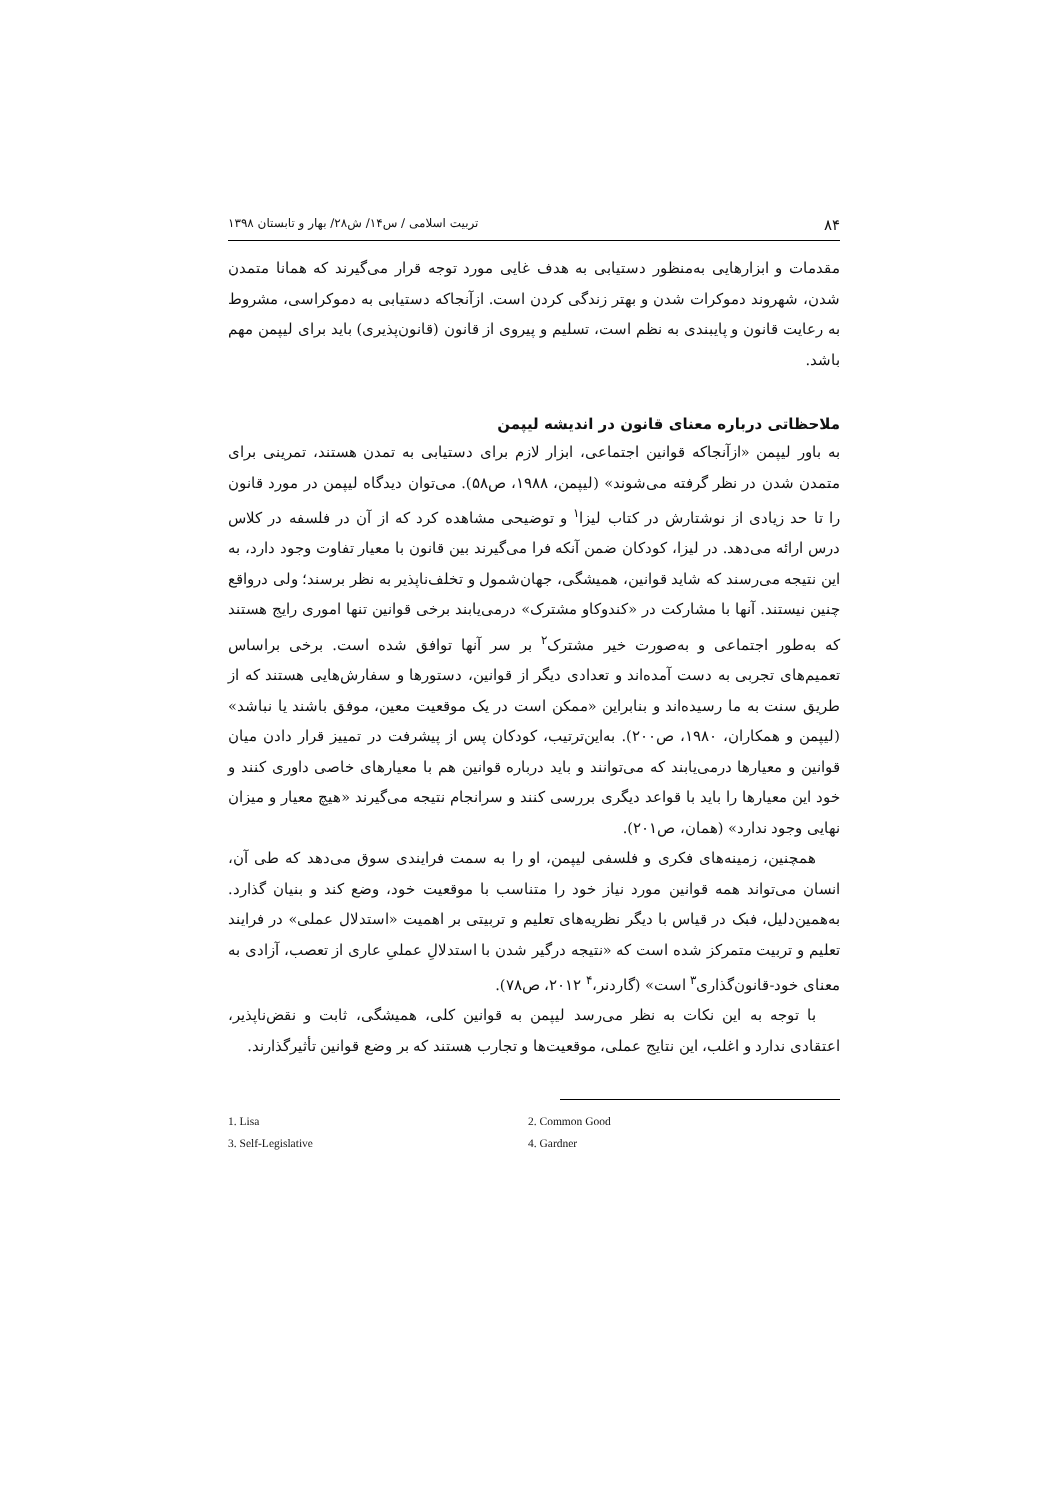۸۴ تربیت اسلامی / س۱۴/ ش۲۸/ بهار و تابستان ۱۳۹۸
مقدمات و ابزارهایی به‌منظور دستیابی به هدف غایی مورد توجه قرار می‌گیرند که همانا متمدن شدن، شهروند دموکرات شدن و بهتر زندگی کردن است. ازآنجاکه دستیابی به دموکراسی، مشروط به رعایت قانون و پایبندی به نظم است، تسلیم و پیروی از قانون (قانون‌پذیری) باید برای لیپمن مهم باشد.
ملاحظاتی درباره معنای قانون در اندیشه لیپمن
به باور لیپمن «ازآنجاکه قوانین اجتماعی، ابزار لازم برای دستیابی به تمدن هستند، تمرینی برای متمدن شدن در نظر گرفته می‌شوند» (لیپمن، ۱۹۸۸، ص۵۸). می‌توان دیدگاه لیپمن در مورد قانون را تا حد زیادی از نوشتارش در کتاب لیزا<sup>۱</sup> و توضیحی مشاهده کرد که از آن در فلسفه در کلاس درس ارائه می‌دهد. در لیزا، کودکان ضمن آنکه فرا می‌گیرند بین قانون با معیار تفاوت وجود دارد، به این نتیجه می‌رسند که شاید قوانین، همیشگی، جهان‌شمول و تخلف‌ناپذیر به نظر برسند؛ ولی درواقع چنین نیستند. آنها با مشارکت در «کندوکاو مشترک» درمی‌یابند برخی قوانین تنها اموری رایج هستند که به‌طور اجتماعی و به‌صورت خیر مشترک<sup>۲</sup> بر سر آنها توافق شده است. برخی براساس تعمیم‌های تجربی به دست آمده‌اند و تعدادی دیگر از قوانین، دستورها و سفارش‌هایی هستند که از طریق سنت به ما رسیده‌اند و بنابراین «ممکن است در یک موقعیت معین، موفق باشند یا نباشد» (لیپمن و همکاران، ۱۹۸۰، ص۲۰۰). به‌این‌ترتیب، کودکان پس از پیشرفت در تمییز قرار دادن میان قوانین و معیارها درمی‌یابند که می‌توانند و باید درباره قوانین هم با معیارهای خاصی داوری کنند و خود این معیارها را باید با قواعد دیگری بررسی کنند و سرانجام نتیجه می‌گیرند «هیچ معیار و میزان نهایی وجود ندارد» (همان، ص۲۰۱).
همچنین، زمینه‌های فکری و فلسفی لیپمن، او را به سمت فرایندی سوق می‌دهد که طی آن، انسان می‌تواند همه قوانین مورد نیاز خود را متناسب با موقعیت خود، وضع کند و بنیان گذارد. به‌همین‌دلیل، فبک در قیاس با دیگر نظریه‌های تعلیم و تربیتی بر اهمیت «استدلال عملی» در فرایند تعلیم و تربیت متمرکز شده است که «نتیجه درگیر شدن با استدلالِ عملیِ عاری از تعصب، آزادی به معنای خود-قانون‌گذاری<sup>۳</sup> است» (گاردنر،<sup>۴</sup> ۲۰۱۲، ص۷۸).
با توجه به این نکات به نظر می‌رسد لیپمن به قوانین کلی، همیشگی، ثابت و نقض‌ناپذیر، اعتقادی ندارد و اغلب، این نتایج عملی، موقعیت‌ها و تجارب هستند که بر وضع قوانین تأثیرگذارند.
1. Lisa 2. Common Good 3. Self-Legislative 4. Gardner